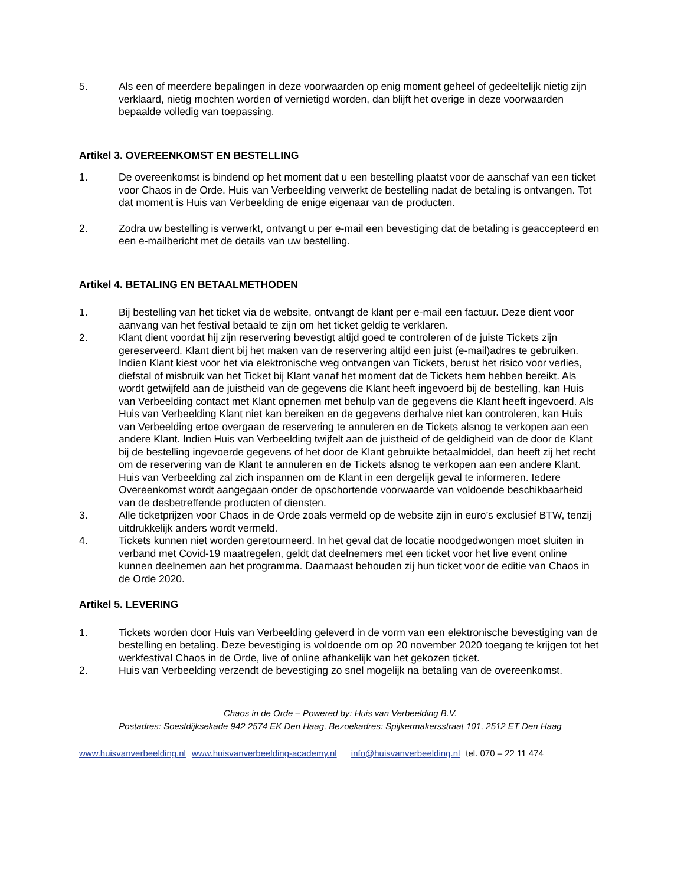5. Als een of meerdere bepalingen in deze voorwaarden op enig moment geheel of gedeeltelijk nietig zijn verklaard, nietig mochten worden of vernietigd worden, dan blijft het overige in deze voorwaarden bepaalde volledig van toepassing.
Artikel 3. OVEREENKOMST EN BESTELLING
1. De overeenkomst is bindend op het moment dat u een bestelling plaatst voor de aanschaf van een ticket voor Chaos in de Orde. Huis van Verbeelding verwerkt de bestelling nadat de betaling is ontvangen. Tot dat moment is Huis van Verbeelding de enige eigenaar van de producten.
2. Zodra uw bestelling is verwerkt, ontvangt u per e-mail een bevestiging dat de betaling is geaccepteerd en een e-mailbericht met de details van uw bestelling.
Artikel 4. BETALING EN BETAALMETHODEN
1. Bij bestelling van het ticket via de website, ontvangt de klant per e-mail een factuur. Deze dient voor aanvang van het festival betaald te zijn om het ticket geldig te verklaren.
2. Klant dient voordat hij zijn reservering bevestigt altijd goed te controleren of de juiste Tickets zijn gereserveerd. Klant dient bij het maken van de reservering altijd een juist (e-mail)adres te gebruiken. Indien Klant kiest voor het via elektronische weg ontvangen van Tickets, berust het risico voor verlies, diefstal of misbruik van het Ticket bij Klant vanaf het moment dat de Tickets hem hebben bereikt. Als wordt getwijfeld aan de juistheid van de gegevens die Klant heeft ingevoerd bij de bestelling, kan Huis van Verbeelding contact met Klant opnemen met behulp van de gegevens die Klant heeft ingevoerd. Als Huis van Verbeelding Klant niet kan bereiken en de gegevens derhalve niet kan controleren, kan Huis van Verbeelding ertoe overgaan de reservering te annuleren en de Tickets alsnog te verkopen aan een andere Klant. Indien Huis van Verbeelding twijfelt aan de juistheid of de geldigheid van de door de Klant bij de bestelling ingevoerde gegevens of het door de Klant gebruikte betaalmiddel, dan heeft zij het recht om de reservering van de Klant te annuleren en de Tickets alsnog te verkopen aan een andere Klant. Huis van Verbeelding zal zich inspannen om de Klant in een dergelijk geval te informeren. Iedere Overeenkomst wordt aangegaan onder de opschortende voorwaarde van voldoende beschikbaarheid van de desbetreffende producten of diensten.
3. Alle ticketprijzen voor Chaos in de Orde zoals vermeld op de website zijn in euro’s exclusief BTW, tenzij uitdrukkelijk anders wordt vermeld.
4. Tickets kunnen niet worden geretourneerd. In het geval dat de locatie noodgedwongen moet sluiten in verband met Covid-19 maatregelen, geldt dat deelnemers met een ticket voor het live event online kunnen deelnemen aan het programma. Daarnaast behouden zij hun ticket voor de editie van Chaos in de Orde 2020.
Artikel 5. LEVERING
1. Tickets worden door Huis van Verbeelding geleverd in de vorm van een elektronische bevestiging van de bestelling en betaling. Deze bevestiging is voldoende om op 20 november 2020 toegang te krijgen tot het werkfestival Chaos in de Orde, live of online afhankelijk van het gekozen ticket.
2. Huis van Verbeelding verzendt de bevestiging zo snel mogelijk na betaling van de overeenkomst.
Chaos in de Orde – Powered by: Huis van Verbeelding B.V.
Postadres: Soestdijksekade 942 2574 EK Den Haag, Bezoekadres: Spijkermakersstraat 101, 2512 ET Den Haag
www.huisvanverbeelding.nl www.huisvanverbeelding-academy.nl info@huisvanverbeelding.nl tel. 070 – 22 11 474